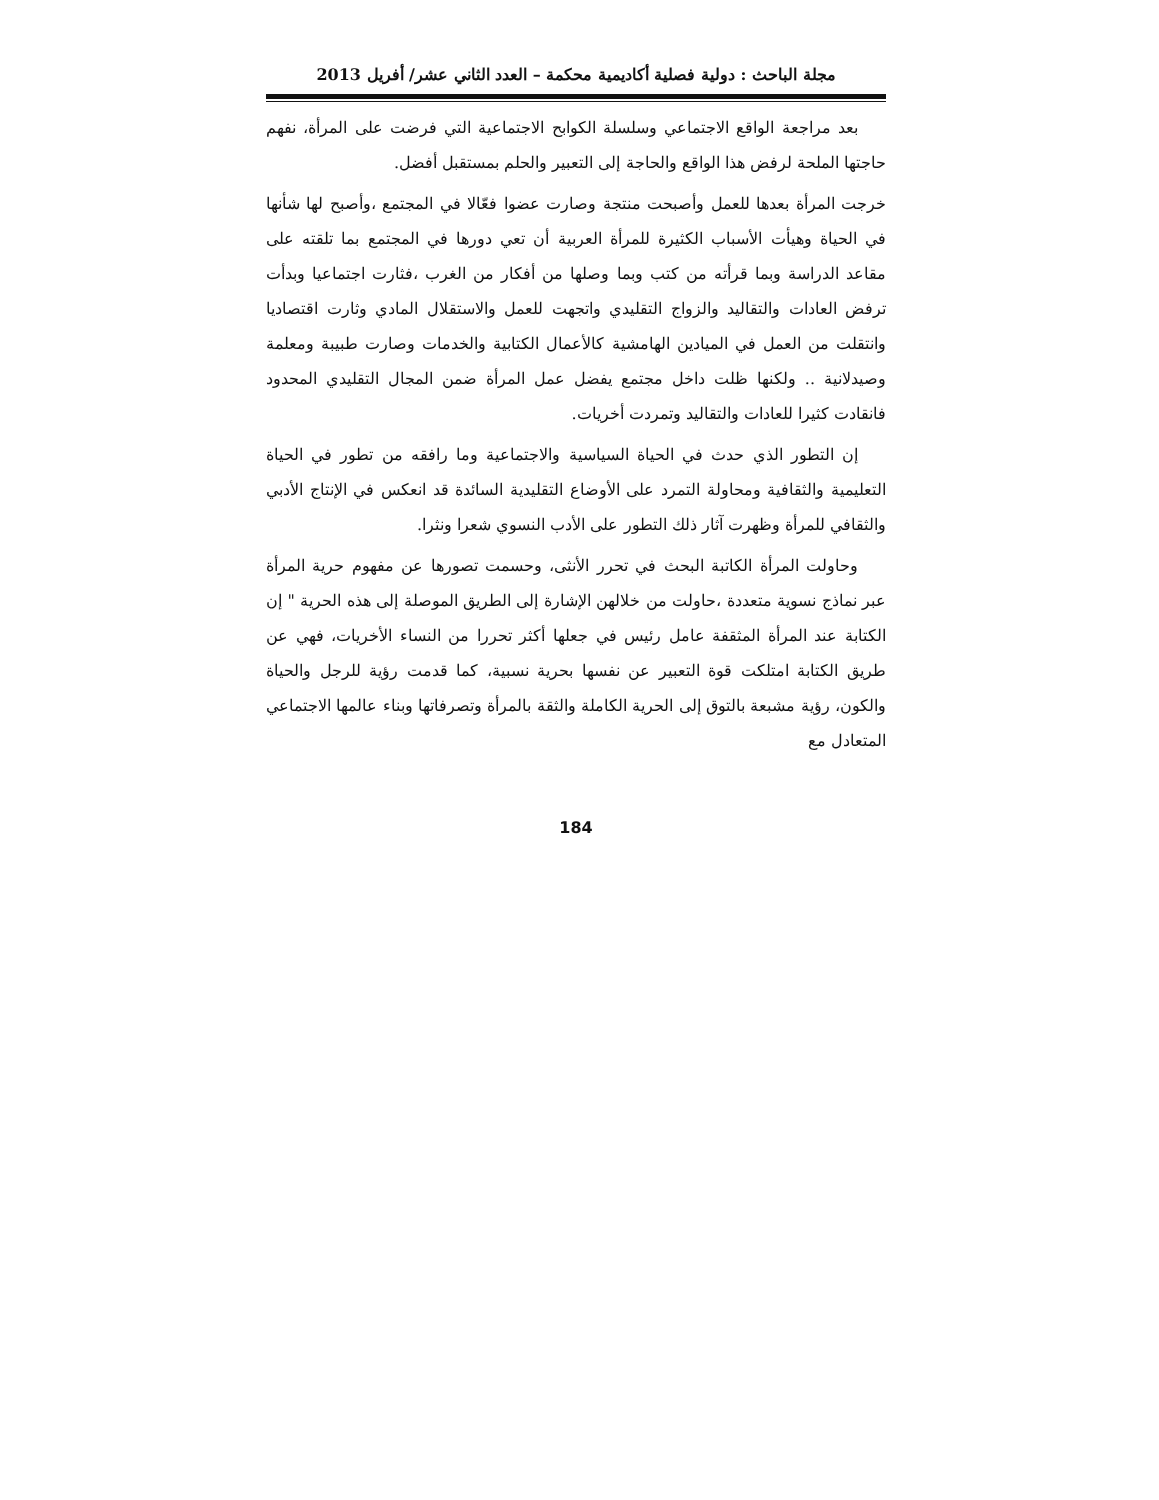مجلة الباحث : دولية فصلية أكاديمية محكمة – العدد الثاني عشر/ أفريل 2013
بعد مراجعة الواقع الاجتماعي وسلسلة الكوابح الاجتماعية التي فرضت على المرأة، نفهم حاجتها الملحة لرفض هذا الواقع والحاجة إلى التعبير والحلم بمستقبل أفضل.
خرجت المرأة بعدها للعمل وأصبحت منتجة وصارت عضوا فعّالا في المجتمع ،وأصبح لها شأنها في الحياة وهيأت الأسباب الكثيرة للمرأة العربية أن تعي دورها في المجتمع بما تلقته على مقاعد الدراسة وبما قرأته من كتب وبما وصلها من أفكار من الغرب ،فثارت اجتماعيا وبدأت ترفض العادات والتقاليد والزواج التقليدي واتجهت للعمل والاستقلال المادي وثارت اقتصاديا وانتقلت من العمل في الميادين الهامشية كالأعمال الكتابية والخدمات وصارت طبيبة ومعلمة وصيدلانية .. ولكنها ظلت داخل مجتمع يفضل عمل المرأة ضمن المجال التقليدي المحدود فانقادت كثيرا للعادات والتقاليد وتمردت أخريات.
إن التطور الذي حدث في الحياة السياسية والاجتماعية وما رافقه من تطور في الحياة التعليمية والثقافية ومحاولة التمرد على الأوضاع التقليدية السائدة قد انعكس في الإنتاج الأدبي والثقافي للمرأة وظهرت آثار ذلك التطور على الأدب النسوي شعرا ونثرا.
وحاولت المرأة الكاتبة البحث في تحرر الأنثى، وحسمت تصورها عن مفهوم حرية المرأة عبر نماذج نسوية متعددة ،حاولت من خلالهن الإشارة إلى الطريق الموصلة إلى هذه الحرية " إن الكتابة عند المرأة المثقفة عامل رئيس في جعلها أكثر تحررا من النساء الأخريات، فهي عن طريق الكتابة امتلكت قوة التعبير عن نفسها بحرية نسبية، كما قدمت رؤية للرجل والحياة والكون، رؤية مشبعة بالتوق إلى الحرية الكاملة والثقة بالمرأة وتصرفاتها وبناء عالمها الاجتماعي المتعادل مع
184